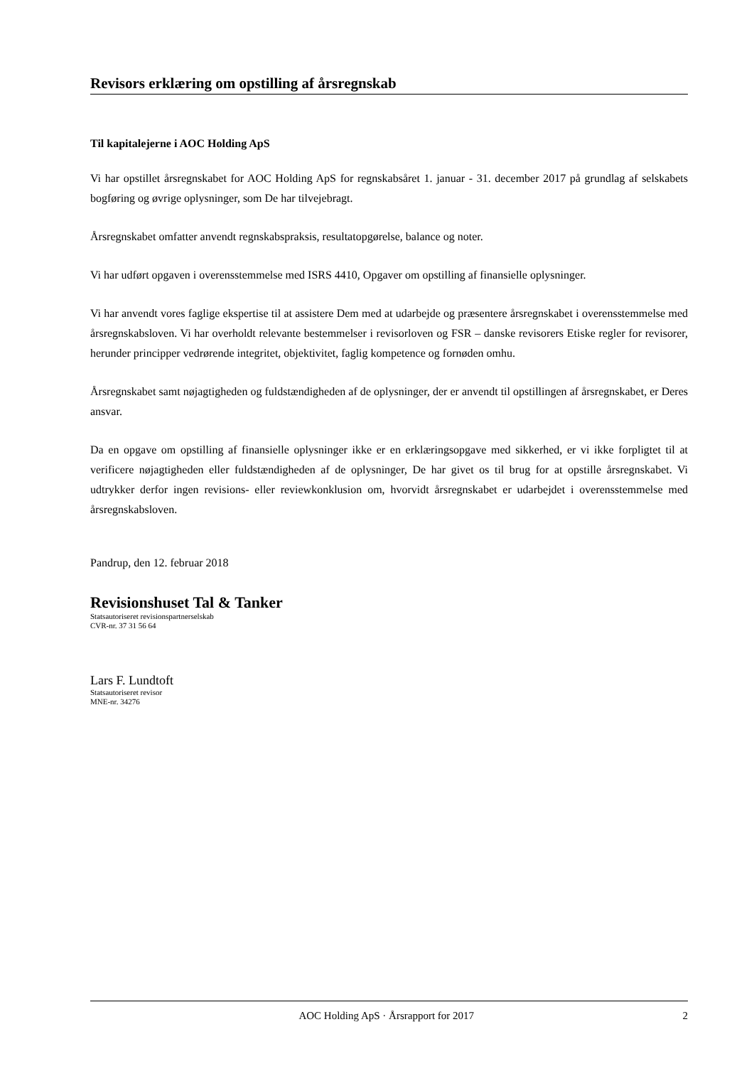Revisors erklæring om opstilling af årsregnskab
Til kapitalejerne i AOC Holding ApS
Vi har opstillet årsregnskabet for AOC Holding ApS for regnskabsåret 1. januar - 31. december 2017 på grundlag af selskabets bogføring og øvrige oplysninger, som De har tilvejebragt.
Årsregnskabet omfatter anvendt regnskabspraksis, resultatopgørelse, balance og noter.
Vi har udført opgaven i overensstemmelse med ISRS 4410, Opgaver om opstilling af finansielle oplysninger.
Vi har anvendt vores faglige ekspertise til at assistere Dem med at udarbejde og præsentere årsregnskabet i overensstemmelse med årsregnskabsloven. Vi har overholdt relevante bestemmelser i revisorloven og FSR – danske revisorers Etiske regler for revisorer, herunder principper vedrørende integritet, objektivitet, faglig kompetence og fornøden omhu.
Årsregnskabet samt nøjagtigheden og fuldstændigheden af de oplysninger, der er anvendt til opstillingen af årsregnskabet, er Deres ansvar.
Da en opgave om opstilling af finansielle oplysninger ikke er en erklæringsopgave med sikkerhed, er vi ikke forpligtet til at verificere nøjagtigheden eller fuldstændigheden af de oplysninger, De har givet os til brug for at opstille årsregnskabet. Vi udtrykker derfor ingen revisions- eller reviewkonklusion om, hvorvidt årsregnskabet er udarbejdet i overensstemmelse med årsregnskabsloven.
Pandrup, den 12. februar 2018
Revisionshuset Tal & Tanker
Statsautoriseret revisionspartnerselskab
CVR-nr. 37 31 56 64
Lars F. Lundtoft
Statsautoriseret revisor
MNE-nr. 34276
AOC Holding ApS · Årsrapport for 2017 2